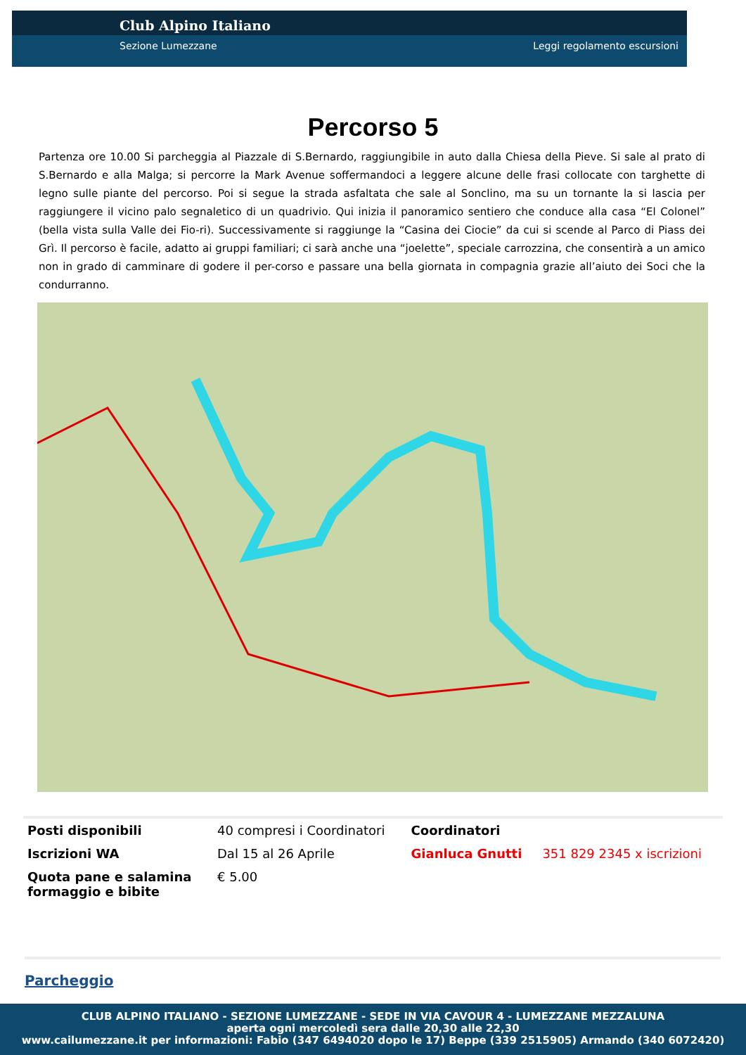Club Alpino Italiano
Sezione Lumezzane Leggi regolamento escursioni
Percorso 5
Partenza ore 10.00 Si parcheggia al Piazzale di S.Bernardo, raggiungibile in auto dalla Chiesa della Pieve. Si sale al prato di S.Bernardo e alla Malga; si percorre la Mark Avenue soffermandoci a leggere alcune delle frasi collocate con targhette di legno sulle piante del percorso. Poi si segue la strada asfaltata che sale al Sonclino, ma su un tornante la si lascia per raggiungere il vicino palo segnaletico di un quadrivio. Qui inizia il panoramico sentiero che conduce alla casa “El Colonel” (bella vista sulla Valle dei Fio-ri). Successivamente si raggiunge la “Casina dei Ciocie” da cui si scende al Parco di Piass dei Grì. Il percorso è facile, adatto ai gruppi familiari; ci sarà anche una “joelette”, speciale carrozzina, che consentirà a un amico non in grado di camminare di godere il per-corso e passare una bella giornata in compagnia grazie all’aiuto dei Soci che la condurranno.
| Posti disponibili | 40 compresi i Coordinatori | Coordinatori | |
| Iscrizioni WA | Dal 15 al 26 Aprile | Gianluca Gnutti | 351 829 2345 x iscrizioni |
| Quota pane e salamina formaggio e bibite | € 5.00 | | |
Parcheggio
CLUB ALPINO ITALIANO - SEZIONE LUMEZZANE - SEDE IN VIA CAVOUR 4 - LUMEZZANE MEZZALUNA
aperta ogni mercoledì sera dalle 20,30 alle 22,30
www.cailumezzane.it per informazioni: Fabio (347 6494020 dopo le 17) Beppe (339 2515905) Armando (340 6072420)